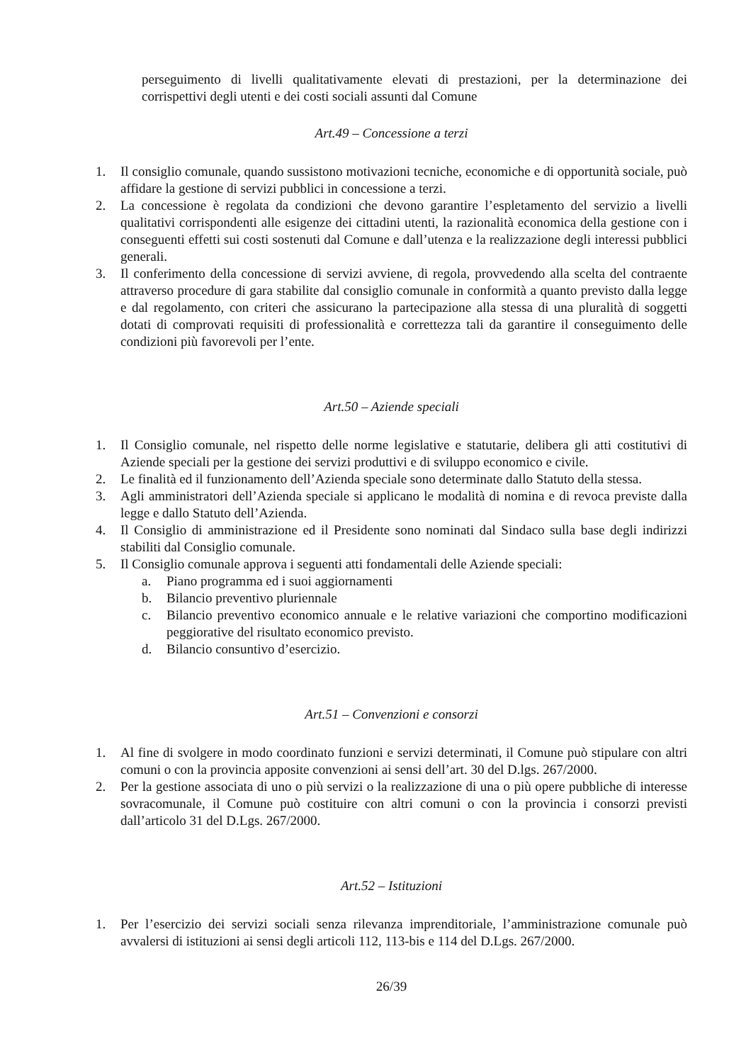perseguimento di livelli qualitativamente elevati di prestazioni, per la determinazione dei corrispettivi degli utenti e dei costi sociali assunti dal Comune
Art.49 – Concessione a terzi
1. Il consiglio comunale, quando sussistono motivazioni tecniche, economiche e di opportunità sociale, può affidare la gestione di servizi pubblici in concessione a terzi.
2. La concessione è regolata da condizioni che devono garantire l’espletamento del servizio a livelli qualitativi corrispondenti alle esigenze dei cittadini utenti, la razionalità economica della gestione con i conseguenti effetti sui costi sostenuti dal Comune e dall’utenza e la realizzazione degli interessi pubblici generali.
3. Il conferimento della concessione di servizi avviene, di regola, provvedendo alla scelta del contraente attraverso procedure di gara stabilite dal consiglio comunale in conformità a quanto previsto dalla legge e dal regolamento, con criteri che assicurano la partecipazione alla stessa di una pluralità di soggetti dotati di comprovati requisiti di professionalità e correttezza tali da garantire il conseguimento delle condizioni più favorevoli per l’ente.
Art.50 – Aziende speciali
1. Il Consiglio comunale, nel rispetto delle norme legislative e statutarie, delibera gli atti costitutivi di Aziende speciali per la gestione dei servizi produttivi e di sviluppo economico e civile.
2. Le finalità ed il funzionamento dell’Azienda speciale sono determinate dallo Statuto della stessa.
3. Agli amministratori dell’Azienda speciale si applicano le modalità di nomina e di revoca previste dalla legge e dallo Statuto dell’Azienda.
4. Il Consiglio di amministrazione ed il Presidente sono nominati dal Sindaco sulla base degli indirizzi stabiliti dal Consiglio comunale.
5. Il Consiglio comunale approva i seguenti atti fondamentali delle Aziende speciali:
a. Piano programma ed i suoi aggiornamenti
b. Bilancio preventivo pluriennale
c. Bilancio preventivo economico annuale e le relative variazioni che comportino modificazioni peggiorative del risultato economico previsto.
d. Bilancio consuntivo d’esercizio.
Art.51 – Convenzioni e consorzi
1. Al fine di svolgere in modo coordinato funzioni e servizi determinati, il Comune può stipulare con altri comuni o con la provincia apposite convenzioni ai sensi dell’art. 30 del D.lgs. 267/2000.
2. Per la gestione associata di uno o più servizi o la realizzazione di una o più opere pubbliche di interesse sovracomunale, il Comune può costituire con altri comuni o con la provincia i consorzi previsti dall’articolo 31 del D.Lgs. 267/2000.
Art.52 – Istituzioni
1. Per l’esercizio dei servizi sociali senza rilevanza imprenditoriale, l’amministrazione comunale può avvalersi di istituzioni ai sensi degli articoli 112, 113-bis e 114 del D.Lgs. 267/2000.
26/39